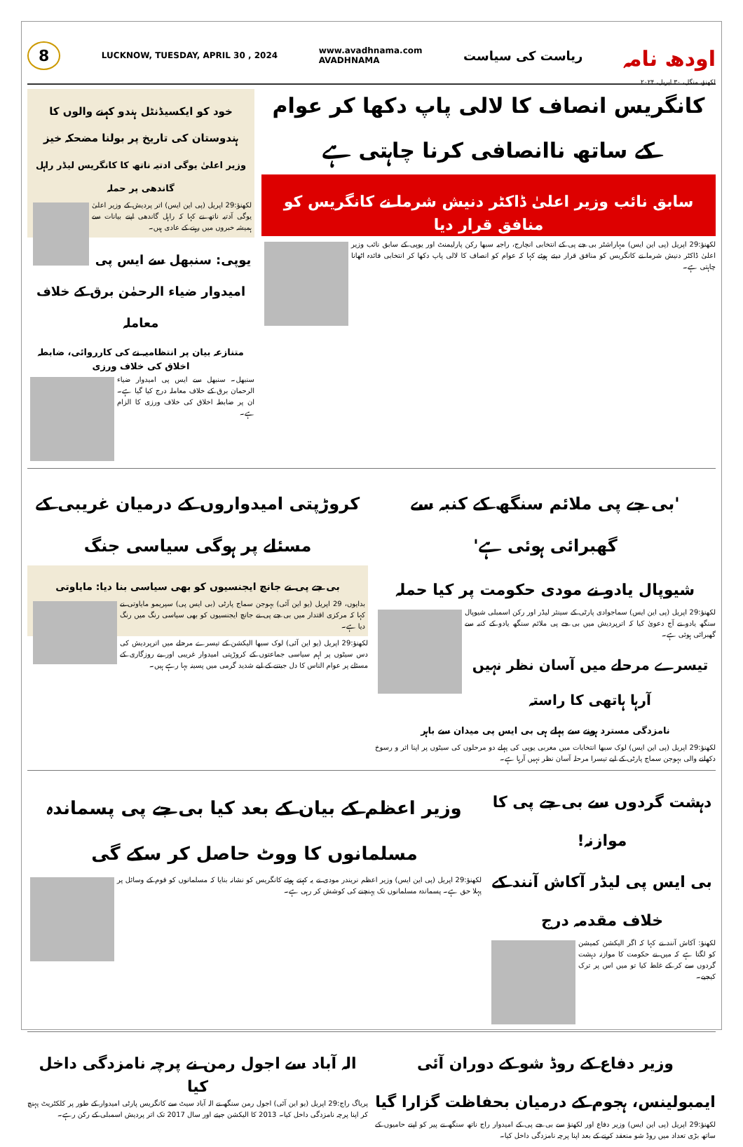اودھ نامہ
لکھنؤ، منگل، ۳۰ اپریل، ۲۰۲۴
ریاست کی سیاست
www.avadhnama.com
AVADHNAMA
LUCKNOW, TUESDAY, APRIL 30 , 2024
8
کانگریس انصاف کا لالی پاپ دکھا کر عوام کے ساتھ ناانصافی کرنا چاہتی ہے
سابق نائب وزیر اعلیٰ ڈاکٹر دنیش شرما نے کانگریس کو منافق قرار دیا
لکھنؤ:29 اپریل (پی این ایس) مہاراشٹر بی جے پی کے انتخابی انچارج، راجیہ سبھا رکن پارلیمنٹ اور یوپی کے سابق نائب وزیر اعلیٰ ڈاکٹر دنیش شرما نے کانگریس کو منافق قرار دیتے ہوئے کہا کہ عوام کو انصاف کا لالی پاپ دکھا کر انتخابی فائدہ اٹھانا چاہتی ہے۔
خود کو ایکسیڈنٹل ہندو کہنے والوں کا ہندوستان کی تاریخ پر بولنا مضحکہ خیز
وزیر اعلیٰ یوگی ادتیہ ناتھ کا کانگریس لیڈر راہل گاندھی پر حملہ
لکھنؤ:29 اپریل (پی این ایس) اتر پردیش کے وزیر اعلیٰ یوگی آدتیہ ناتھ نے کہا کہ راہل گاندھی اپنے بیانات سے ہمیشہ خبروں میں رہنے کے عادی ہیں۔
یوپی: سنبھل سے ایس پی امیدوار ضیاء الرحمٰن برق کے خلاف معاملہ
متنازعہ بیان پر انتظامیہ نے کی کارروائی، ضابطہ اخلاق کی خلاف ورزی
سنبھل۔ سنبھل سے ایس پی امیدوار ضیاء الرحمان برق کے خلاف معاملہ درج کیا گیا ہے۔ ان پر ضابطہ اخلاق کی خلاف ورزی کا الزام ہے۔
'بی جے پی ملائم سنگھ کے کنبہ سے گھبرائی ہوئی ہے'
شیوپال یادو نے مودی حکومت پر کیا حملہ
لکھنؤ:29 اپریل (پی این ایس) سماجوادی پارٹی کے سینئر لیڈر اور رکن اسمبلی شیوپال سنگھ یادو نے آج دعویٰ کیا کہ اترپردیش میں بی جے پی ملائم سنگھ یادو کے کنبہ سے گھبرائی ہوئی ہے۔
تیسرے مرحلے میں آسان نظر نہیں آرہا ہاتھی کا راستہ
نامزدگی مسترد ہونے سے پہلے ہی بی ایس پی میدان سے باہر
لکھنؤ:29 اپریل (پی این ایس) لوک سبھا انتخابات میں مغربی یوپی کی پہلے دو مرحلوں کی سیٹوں پر اپنا اثر و رسوخ دکھانے والی بہوجن سماج پارٹی کے لیے تیسرا مرحلہ آسان نظر نہیں آرہا ہے۔
کروڑپتی امیدواروں کے درمیان غریبی کے مسئلے پر ہوگی سیاسی جنگ
بی جے پی نے جانچ ایجنسیوں کو بھی سیاسی بنا دیا: مایاوتی
بدایوں، 29 اپریل (یو این آئی) بہوجن سماج پارٹی (بی ایس پی) سپریمو مایاوتی نے کہا کہ مرکزی اقتدار میں بی جے پی نے جانچ ایجنسیوں کو بھی سیاسی رنگ میں رنگ دیا ہے۔
لکھنؤ:29 اپریل (یو این آئی) لوک سبھا الیکشن کے تیسرے مرحلے میں اترپردیش کی دس سیٹوں پر اہم سیاسی جماعتوں کے کروڑپتی امیدوار غریبی اور بے روزگاری کے مسئلے پر عوام الناس کا دل جیتنے کے لیے شدید گرمی میں پسینہ بہا رہے ہیں۔
دہشت گردوں سے بی جے پی کا موازنہ!
بی ایس پی لیڈر آکاش آنند کے خلاف مقدمہ درج
لکھنؤ: آکاش آنند نے کہا کہ اگر الیکشن کمیشن کو لگتا ہے کہ میں نے حکومت کا موازنہ دہشت گردوں سے کر کے غلط کیا تو میں اس پر ترک کیجیے۔
وزیر اعظم کے بیان کے بعد کیا بی جے پی پسماندہ مسلمانوں کا ووٹ حاصل کر سکے گی
لکھنؤ:29 اپریل (پی این ایس) وزیر اعظم نریندر مودی نے یہ کہتے ہوئے کانگریس کو نشانہ بنایا کہ مسلمانوں کو قوم کے وسائل پر پہلا حق ہے۔ پسماندہ مسلمانوں تک پہنچنے کی کوشش کر رہی ہے۔
وزیر دفاع کے روڈ شو کے دوران آئی ایمبولینس، ہجوم کے درمیان بحفاظت گزارا گیا
لکھنؤ:29 اپریل (پی این ایس) وزیر دفاع اور لکھنؤ سے بی جے پی کے امیدوار راج ناتھ سنگھ نے پیر کو اپنے حامیوں کے ساتھ بڑی تعداد میں روڈ شو منعقد کرنے کے بعد اپنا پرچہ نامزدگی داخل کیا۔
الہ آباد سے اجول رمن نے پرچہ نامزدگی داخل کیا
پریاگ راج:29 اپریل (یو این آئی) اجول رمن سنگھ نے الہ آباد سیٹ سے کانگریس پارٹی امیدوار کے طور پر کلکٹریٹ پہنچ کر اپنا پرچہ نامزدگی داخل کیا۔ 2013 کا الیکشن جیتے اور سال 2017 تک اتر پردیش اسمبلی کے رکن رہے۔